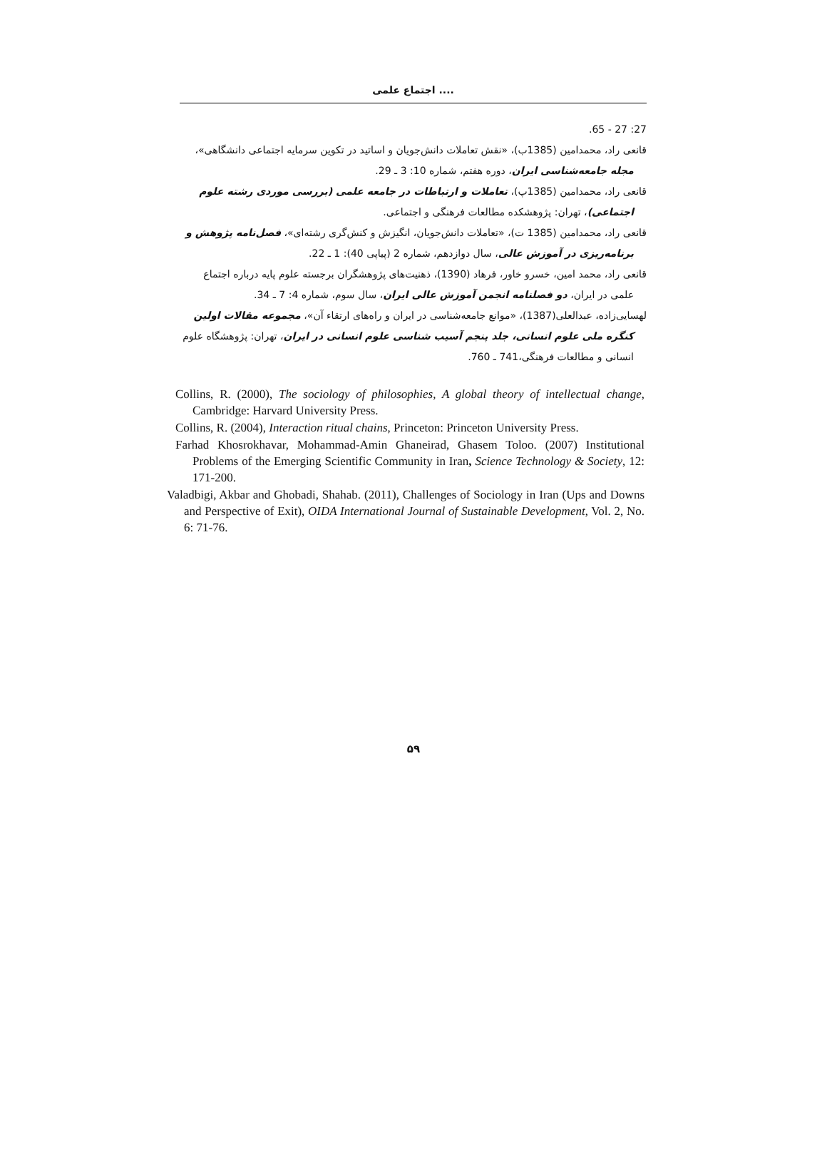اجتماع علمی ....
27: 27 - 65.
قانعی راد، محمدامین (1385ب)، «نقش تعاملات دانش‌جویان و اساتید در تکوین سرمایه اجتماعی دانشگاهی»، مجله جامعه‌شناسی ایران، دوره هفتم، شماره 10: 3 ـ 29.
قانعی راد، محمدامین (1385پ)، تعاملات و ارتباطات در جامعه علمی (بررسی موردی رشته علوم اجتماعی)، تهران: پژوهشکده مطالعات فرهنگی و اجتماعی.
قانعی راد، محمدامین (1385 ت)، «تعاملات دانش‌جویان، انگیزش و کنش‌گری رشته‌ای»، فصل‌نامه پژوهش و برنامه‌ریزی در آموزش عالی، سال دوازدهم، شماره 2 (پیاپی 40): 1 ـ 22.
قانعی راد، محمد امین، خسرو خاور، فرهاد (1390)، ذهنیت‌های پژوهشگران برجسته علوم پایه درباره اجتماع علمی در ایران، دو فصلنامه انجمن آموزش عالی ایران، سال سوم، شماره 4: 7 ـ 34.
لهسایی‌زاده، عبدالعلی(1387)، «موانع جامعه‌شناسی در ایران و راه‌های ارتقاء آن»، مجموعه مقالات اولین کنگره ملی علوم انسانی، جلد پنجم آسیب شناسی علوم انسانی در ایران، تهران: پژوهشگاه علوم انسانی و مطالعات فرهنگی،741 ـ 760.
Collins, R. (2000), The sociology of philosophies, A global theory of intellectual change, Cambridge: Harvard University Press.
Collins, R. (2004), Interaction ritual chains, Princeton: Princeton University Press.
Farhad Khosrokhavar, Mohammad-Amin Ghaneirad, Ghasem Toloo. (2007) Institutional Problems of the Emerging Scientific Community in Iran, Science Technology & Society, 12: 171-200.
Valadbigi, Akbar and Ghobadi, Shahab. (2011), Challenges of Sociology in Iran (Ups and Downs and Perspective of Exit), OIDA International Journal of Sustainable Development, Vol. 2, No. 6: 71-76.
۵۹